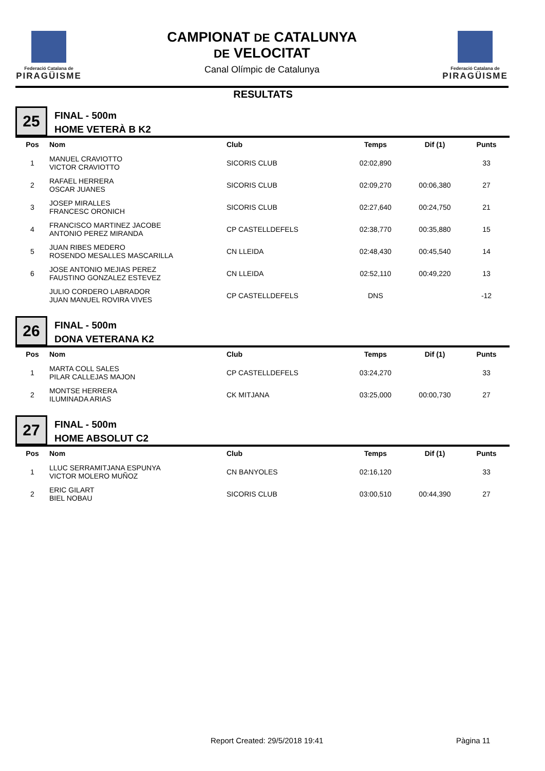Federació Catalana de
PIRAGÜISME
Federació Catalana de
PIRAGÜISME
CAMPIONAT DE CATALUNYA
DE VELOCITAT
Canal Olímpic de Catalunya
RESULTATS
25
FINAL - 500m
HOME VETERÀ B K2
| Pos | Nom | Club | Temps | Dif (1) | Punts |
| --- | --- | --- | --- | --- | --- |
| 1 | MANUEL CRAVIOTTO VICTOR CRAVIOTTO | SICORIS CLUB | 02:02,890 | | 33 |
| 2 | RAFAEL HERRERA OSCAR JUANES | SICORIS CLUB | 02:09,270 | 00:06,380 | 27 |
| 3 | JOSEP MIRALLES FRANCESC ORONICH | SICORIS CLUB | 02:27,640 | 00:24,750 | 21 |
| 4 | FRANCISCO MARTINEZ JACOBE ANTONIO PEREZ MIRANDA | CP CASTELLDEFELS | 02:38,770 | 00:35,880 | 15 |
| 5 | JUAN RIBES MEDERO ROSENDO MESALLES MASCARILLA | CN LLEIDA | 02:48,430 | 00:45,540 | 14 |
| 6 | JOSE ANTONIO MEJIAS PEREZ FAUSTINO GONZALEZ ESTEVEZ | CN LLEIDA | 02:52,110 | 00:49,220 | 13 |
| | JULIO CORDERO LABRADOR JUAN MANUEL ROVIRA VIVES | CP CASTELLDEFELS | DNS | | -12 |
26
FINAL - 500m
DONA VETERANA K2
| Pos | Nom | Club | Temps | Dif (1) | Punts |
| --- | --- | --- | --- | --- | --- |
| 1 | MARTA COLL SALES PILAR CALLEJAS MAJON | CP CASTELLDEFELS | 03:24,270 | | 33 |
| 2 | MONTSE HERRERA ILUMINADA ARIAS | CK MITJANA | 03:25,000 | 00:00,730 | 27 |
27
FINAL - 500m
HOME ABSOLUT C2
| Pos | Nom | Club | Temps | Dif (1) | Punts |
| --- | --- | --- | --- | --- | --- |
| 1 | LLUC SERRAMITJANA ESPUNYA VICTOR MOLERO MUÑOZ | CN BANYOLES | 02:16,120 | | 33 |
| 2 | ERIC GILART BIEL NOBAU | SICORIS CLUB | 03:00,510 | 00:44,390 | 27 |
Report Created: 29/5/2018 19:41
Pàgina 11